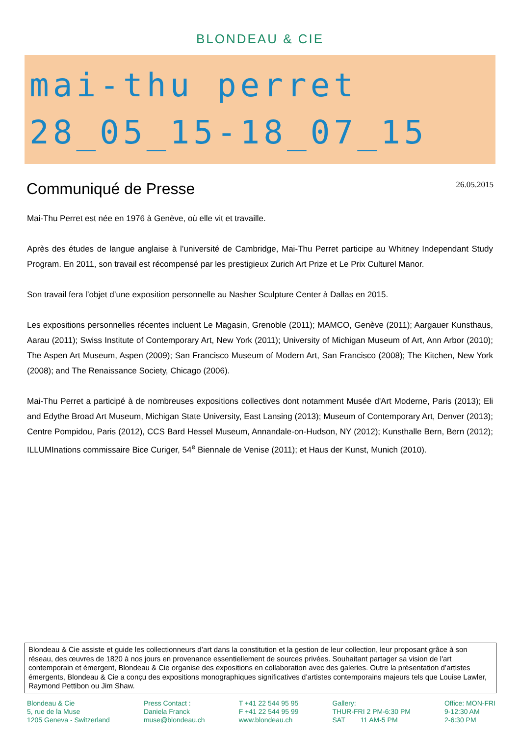BLONDEAU & CIE
mai-thu perret
28_05_15-18_07_15
Communiqué de Presse
26.05.2015
Mai-Thu Perret est née en 1976 à Genève, où elle vit et travaille.
Après des études de langue anglaise à l’université de Cambridge, Mai-Thu Perret participe au Whitney Independant Study Program. En 2011, son travail est récompensé par les prestigieux Zurich Art Prize et Le Prix Culturel Manor.
Son travail fera l’objet d’une exposition personnelle au Nasher Sculpture Center à Dallas en 2015.
Les expositions personnelles récentes incluent Le Magasin, Grenoble (2011); MAMCO, Genève (2011); Aargauer Kunsthaus, Aarau (2011); Swiss Institute of Contemporary Art, New York (2011); University of Michigan Museum of Art, Ann Arbor (2010); The Aspen Art Museum, Aspen (2009); San Francisco Museum of Modern Art, San Francisco (2008); The Kitchen, New York (2008); and The Renaissance Society, Chicago (2006).
Mai-Thu Perret a participé à de nombreuses expositions collectives dont notamment Musée d'Art Moderne, Paris (2013); Eli and Edythe Broad Art Museum, Michigan State University, East Lansing (2013); Museum of Contemporary Art, Denver (2013); Centre Pompidou, Paris (2012), CCS Bard Hessel Museum, Annandale-on-Hudson, NY (2012); Kunsthalle Bern, Bern (2012); ILLUMInations commissaire Bice Curiger, 54<sup>e</sup> Biennale de Venise (2011); et Haus der Kunst, Munich (2010).
Blondeau & Cie assiste et guide les collectionneurs d’art dans la constitution et la gestion de leur collection, leur proposant grâce à son réseau, des œuvres de 1820 à nos jours en provenance essentiellement de sources privées. Souhaitant partager sa vision de l'art contemporain et émergent, Blondeau & Cie organise des expositions en collaboration avec des galeries. Outre la présentation d’artistes émergents, Blondeau & Cie a conçu des expositions monographiques significatives d’artistes contemporains majeurs tels que Louise Lawler, Raymond Pettibon ou Jim Shaw.
Blondeau & Cie
5, rue de la Muse
1205 Geneva - Switzerland
Press Contact :
Daniela Franck
muse@blondeau.ch
T +41 22 544 95 95
F +41 22 544 95 99
www.blondeau.ch
Gallery:
THUR-FRI 2 PM-6:30 PM
SAT 11 AM-5 PM
Office: MON-FRI
9-12:30 AM
2-6:30 PM